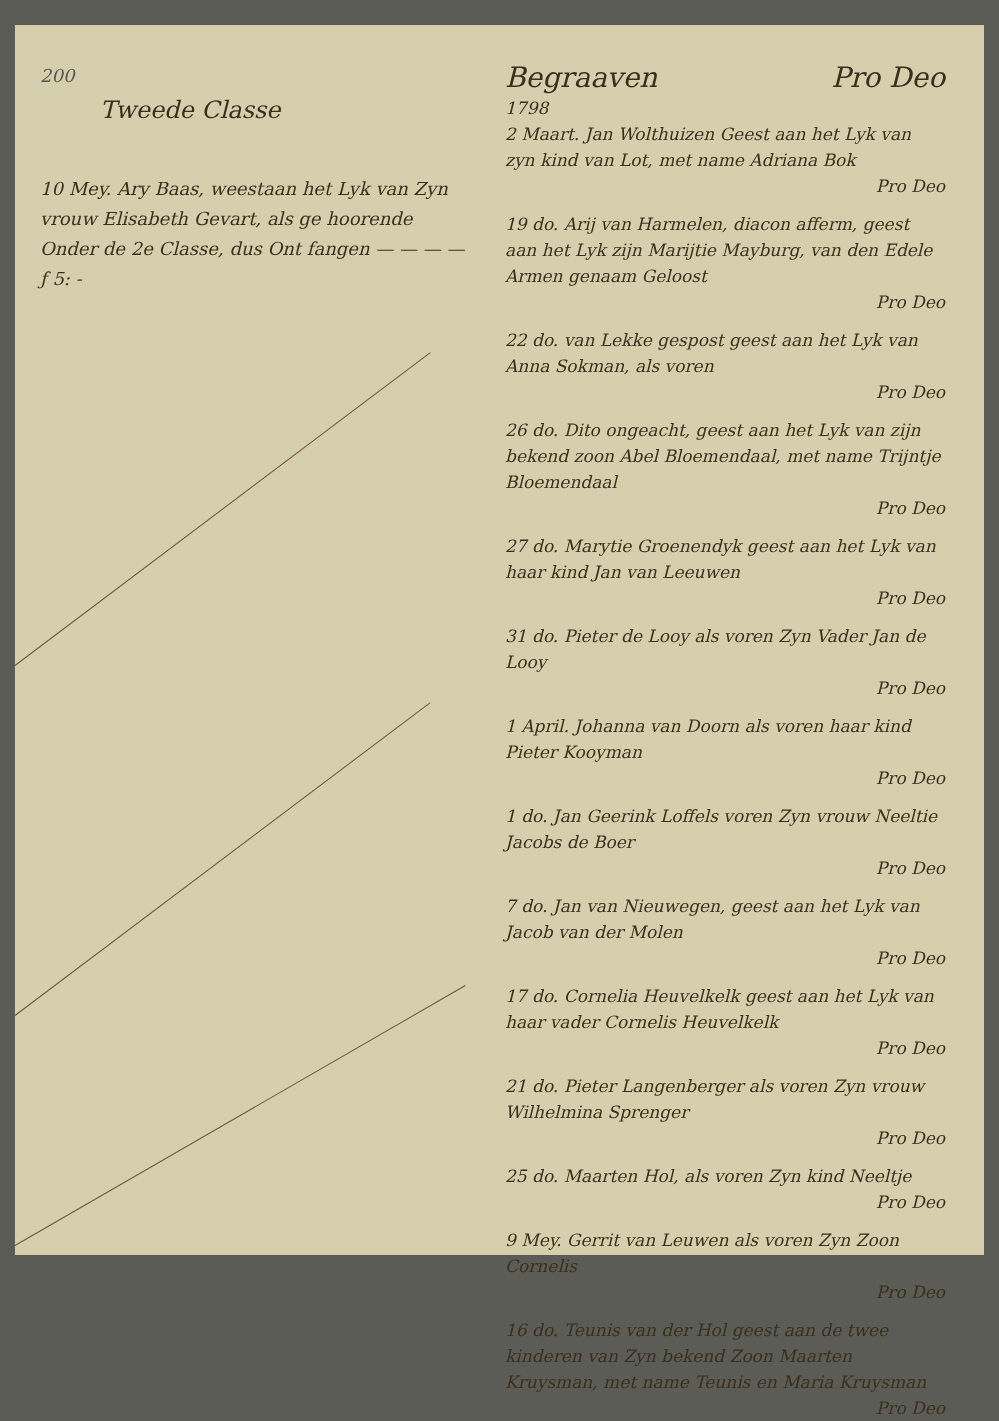200
Tweede Classe
10 Mey. Ary Baas, weestaan het Lyk van Zyn vrouw Elisabeth Gevart, als ge hoorende Onder de 2e Classe, dus Ont fangen — — — — ƒ 5: -
Begraaven Pro Deo
1798
2 Maart. Jan Wolthuizen Geest aan het Lyk van zyn kind van Lot, met name Adriana Bok
Pro Deo
19 do. Arij van Harmelen, diacon afferm, geest aan het Lyk zijn Marijtie Mayburg, van den Edele Armen genaam Geloost
Pro Deo
22 do. van Lekke gespost geest aan het Lyk van Anna Sokman, als voren
Pro Deo
26 do. Dito ongeacht, geest aan het Lyk van zijn bekend zoon Abel Bloemendaal, met name Trijntje Bloemendaal
Pro Deo
27 do. Marytie Groenendyk geest aan het Lyk van haar kind Jan van Leeuwen
Pro Deo
31 do. Pieter de Looy als voren Zyn Vader Jan de Looy
Pro Deo
1 April. Johanna van Doorn als voren haar kind Pieter Kooyman
Pro Deo
1 do. Jan Geerink Loffels voren Zyn vrouw Neeltie Jacobs de Boer
Pro Deo
7 do. Jan van Nieuwegen, geest aan het Lyk van Jacob van der Molen
Pro Deo
17 do. Cornelia Heuvelkelk geest aan het Lyk van haar vader Cornelis Heuvelkelk
Pro Deo
21 do. Pieter Langenberger als voren Zyn vrouw Wilhelmina Sprenger
Pro Deo
25 do. Maarten Hol, als voren Zyn kind Neeltje
Pro Deo
9 Mey. Gerrit van Leuwen als voren Zyn Zoon Cornelis
Pro Deo
16 do. Teunis van der Hol geest aan de twee kinderen van Zyn bekend Zoon Maarten Kruysman, met name Teunis en Maria Kruysman
Pro Deo